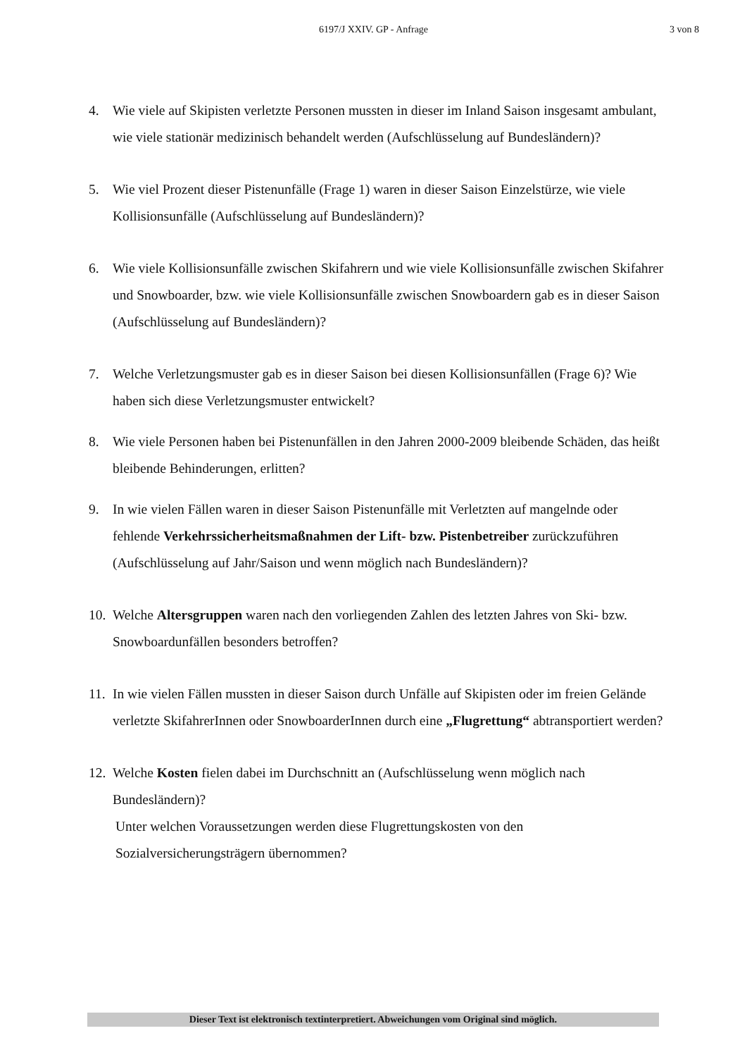6197/J XXIV. GP - Anfrage 3 von 8
4. Wie viele auf Skipisten verletzte Personen mussten in dieser im Inland Saison insgesamt ambulant, wie viele stationär medizinisch behandelt werden (Aufschlüsselung auf Bundesländern)?
5. Wie viel Prozent dieser Pistenunfälle (Frage 1) waren in dieser Saison Einzelstürze, wie viele Kollisionsunfälle (Aufschlüsselung auf Bundesländern)?
6. Wie viele Kollisionsunfälle zwischen Skifahrern und wie viele Kollisionsunfälle zwischen Skifahrer und Snowboarder, bzw. wie viele Kollisionsunfälle zwischen Snowboardern gab es in dieser Saison (Aufschlüsselung auf Bundesländern)?
7. Welche Verletzungsmuster gab es in dieser Saison bei diesen Kollisionsunfällen (Frage 6)? Wie haben sich diese Verletzungsmuster entwickelt?
8. Wie viele Personen haben bei Pistenunfällen in den Jahren 2000-2009 bleibende Schäden, das heißt bleibende Behinderungen, erlitten?
9. In wie vielen Fällen waren in dieser Saison Pistenunfälle mit Verletzten auf mangelnde oder fehlende Verkehrssicherheitsmaßnahmen der Lift- bzw. Pistenbetreiber zurückzuführen (Aufschlüsselung auf Jahr/Saison und wenn möglich nach Bundesländern)?
10.
Welche Altersgruppen waren nach den vorliegenden Zahlen des letzten Jahres von Ski- bzw. Snowboardunfällen besonders betroffen?
11.
In wie vielen Fällen mussten in dieser Saison durch Unfälle auf Skipisten oder im freien Gelände verletzte SkifahrerInnen oder SnowboarderInnen durch eine „Flugrettung“ abtransportiert werden?
12.
Welche Kosten fielen dabei im Durchschnitt an (Aufschlüsselung wenn möglich nach Bundesländern)?
Unter welchen Voraussetzungen werden diese Flugrettungskosten von den Sozialversicherungsträgern übernommen?
Dieser Text ist elektronisch textinterpretiert. Abweichungen vom Original sind möglich.